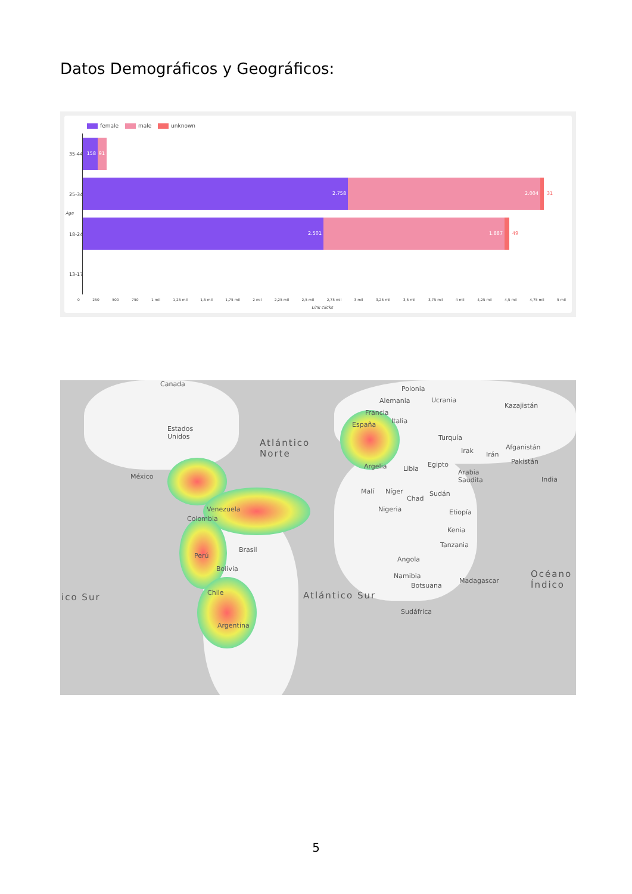Datos Demográficos y Geográficos:
female male unknown
35-44
25-34
18-24
13-17
158 91
2.758 2.004
31
2.501 1.887
49
0 250 500 750 1 mil 1,25 mil 1,5 mil 1,75 mil 2 mil 2,25 mil 2,5 mil 2,75 mil 3 mil 3,25 mil 3,5 mil 3,75 mil 4 mil 4,25 mil 4,5 mil 4,75 mil 5 mil
Link clicks
Age
Canada
Estados
Unidos
Atlántico
Norte
México
Venezuela
Colombia
Brasil
Perú
Bolivia
Chile
Argentina
ico Sur Atlántico Sur
Polonia
Alemania Ucrania
Kazajistán
Francia
Italia España
Turquía
Irak Irán
Afganistán
Pakistán
Argelia Libia
Egipto
Arabia
Saudita India
Malí Níger
Chad
Sudán
Nigeria Etiopía
Kenia
Tanzania
Angola
Namibia
Botsuana
Madagascar
Sudáfrica
Océano
Índico
5